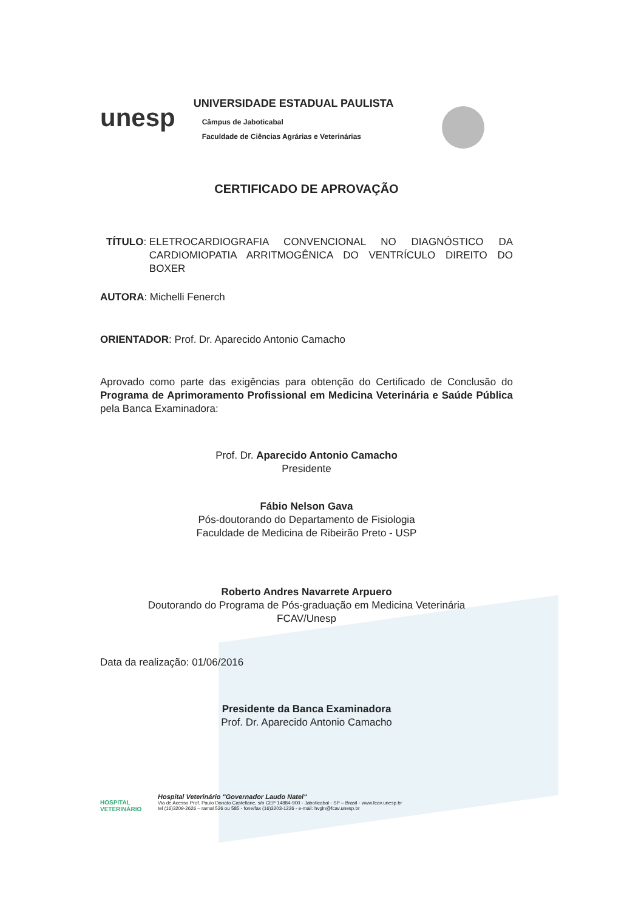unesp
UNIVERSIDADE ESTADUAL PAULISTA
Câmpus de Jaboticabal
Faculdade de Ciências Agrárias e Veterinárias
CERTIFICADO DE APROVAÇÃO
TÍTULO: ELETROCARDIOGRAFIA CONVENCIONAL NO DIAGNÓSTICO DA CARDIOMIOPATIA ARRITMOGÊNICA DO VENTRÍCULO DIREITO DO BOXER
AUTORA: Michelli Fenerch
ORIENTADOR: Prof. Dr. Aparecido Antonio Camacho
Aprovado como parte das exigências para obtenção do Certificado de Conclusão do Programa de Aprimoramento Profissional em Medicina Veterinária e Saúde Pública pela Banca Examinadora:
Prof. Dr. Aparecido Antonio Camacho
Presidente
Fábio Nelson Gava
Pós-doutorando do Departamento de Fisiologia
Faculdade de Medicina de Ribeirão Preto - USP
Roberto Andres Navarrete Arpuero
Doutorando do Programa de Pós-graduação em Medicina Veterinária
FCAV/Unesp
Data da realização: 01/06/2016
Presidente da Banca Examinadora
Prof. Dr. Aparecido Antonio Camacho
HOSPITAL VETERINÁRIO
Hospital Veterinário "Governador Laudo Natel"
Via de Acesso Prof. Paulo Donato Castellane, s/n CEP 14884-900 - Jaboticabal - SP – Brasil - www.fcav.unesp.br
tel (16)3209-2626 – ramal 526 ou 585 - fone/fax (16)3203-1226 - e-mail: hvgln@fcav.unesp.br